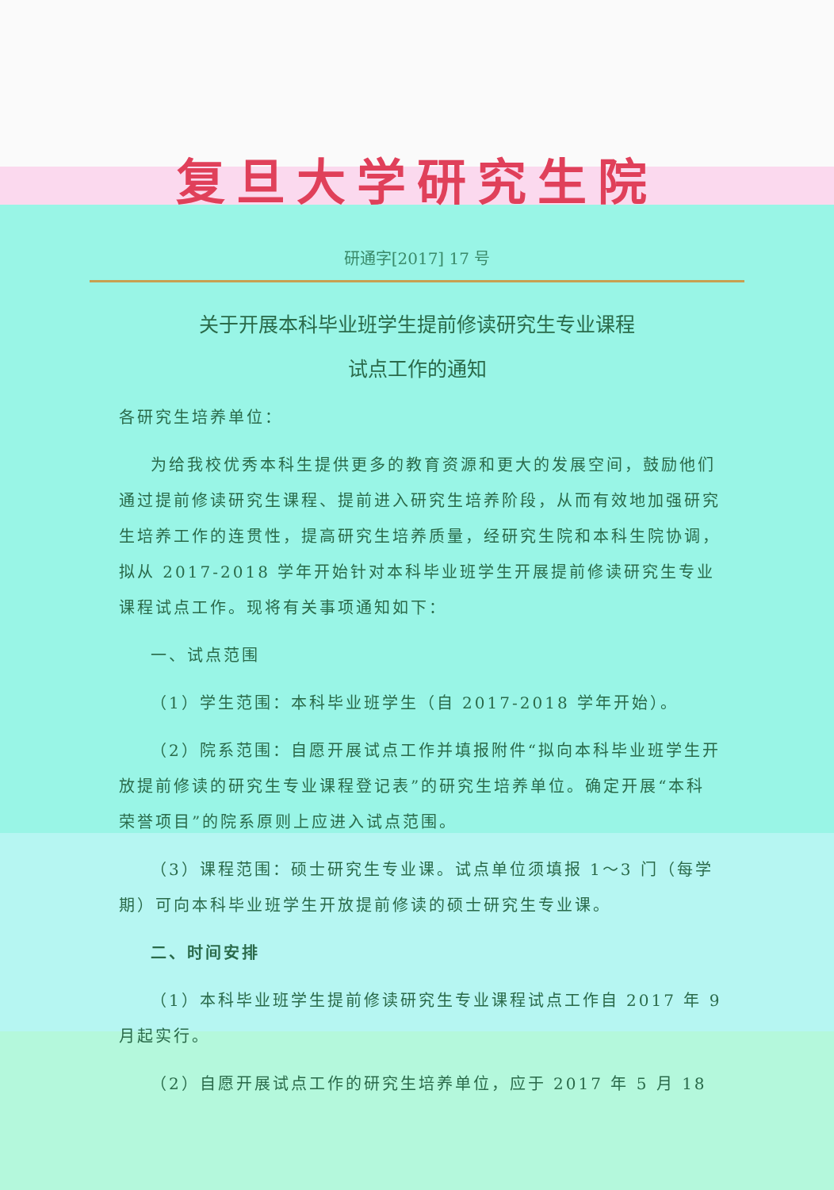复旦大学研究生院
研通字[2017] 17 号
关于开展本科毕业班学生提前修读研究生专业课程
试点工作的通知
各研究生培养单位：
为给我校优秀本科生提供更多的教育资源和更大的发展空间，鼓励他们通过提前修读研究生课程、提前进入研究生培养阶段，从而有效地加强研究生培养工作的连贯性，提高研究生培养质量，经研究生院和本科生院协调，拟从 2017-2018 学年开始针对本科毕业班学生开展提前修读研究生专业课程试点工作。现将有关事项通知如下：
一、试点范围
（1）学生范围：本科毕业班学生（自 2017-2018 学年开始）。
（2）院系范围：自愿开展试点工作并填报附件“拟向本科毕业班学生开放提前修读的研究生专业课程登记表”的研究生培养单位。确定开展“本科荣誉项目”的院系原则上应进入试点范围。
（3）课程范围：硕士研究生专业课。试点单位须填报 1～3 门（每学期）可向本科毕业班学生开放提前修读的硕士研究生专业课。
二、时间安排
（1）本科毕业班学生提前修读研究生专业课程试点工作自 2017 年 9 月起实行。
（2）自愿开展试点工作的研究生培养单位，应于 2017 年 5 月 18